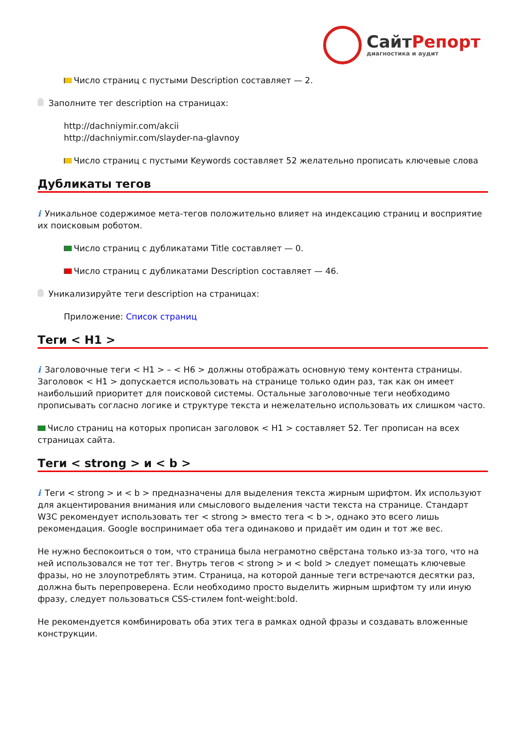Сайт Репорт
диагностика и аудит
Число страниц с пустыми Description составляет — 2.
Заполните тег description на страницах:
http://dachniymir.com/akcii
http://dachniymir.com/slayder-na-glavnoy
Число страниц с пустыми Keywords составляет 52 желательно прописать ключевые слова
Дубликаты тегов
i Уникальное содержимое мета-тегов положительно влияет на индексацию страниц и восприятие их поисковым роботом.
Число страниц с дубликатами Title составляет — 0.
Число страниц с дубликатами Description составляет — 46.
Уникализируйте теги description на страницах:
Приложение: Список страниц
Теги < H1 >
i Заголовочные теги < H1 > – < H6 > должны отображать основную тему контента страницы. Заголовок < H1 > допускается использовать на странице только один раз, так как он имеет наибольший приоритет для поисковой системы. Остальные заголовочные теги необходимо прописывать согласно логике и структуре текста и нежелательно использовать их слишком часто.
Число страниц на которых прописан заголовок < H1 > составляет 52. Тег прописан на всех страницах сайта.
Теги < strong > и < b >
i Теги < strong > и < b > предназначены для выделения текста жирным шрифтом. Их используют для акцентирования внимания или смыслового выделения части текста на странице. Стандарт W3C рекомендует использовать тег < strong > вместо тега < b >, однако это всего лишь рекомендация. Google воспринимает оба тега одинаково и придаёт им один и тот же вес.
Не нужно беспокоиться о том, что страница была неграмотно свёрстана только из-за того, что на ней использовался не тот тег. Внутрь тегов < strong > и < bold > следует помещать ключевые фразы, но не злоупотреблять этим. Страница, на которой данные теги встречаются десятки раз, должна быть перепроверена. Если необходимо просто выделить жирным шрифтом ту или иную фразу, следует пользоваться CSS-стилем font-weight:bold.
Не рекомендуется комбинировать оба этих тега в рамках одной фразы и создавать вложенные конструкции.